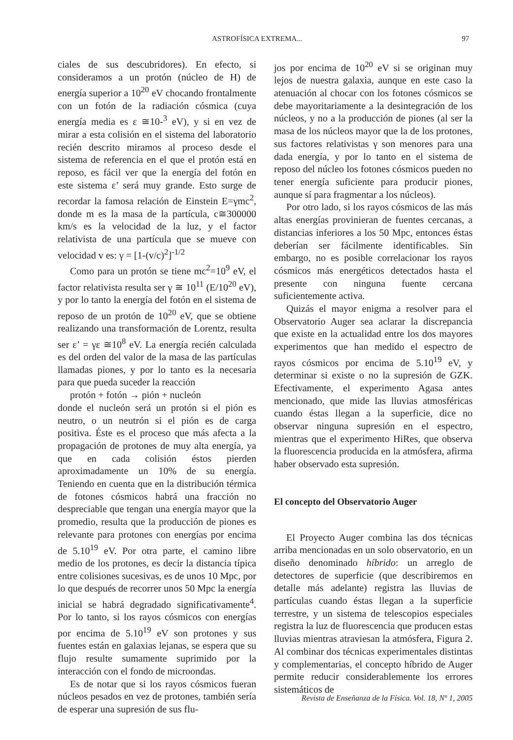ASTROFÍSICA EXTREMA... 97
ciales de sus descubridores). En efecto, si consideramos a un protón (núcleo de H) de energía superior a 10<sup>20</sup> eV chocando frontalmente con un fotón de la radiación cósmica (cuya energía media es ε ≅10-<sup>3</sup> eV), y si en vez de mirar a esta colisión en el sistema del laboratorio recién descrito miramos al proceso desde el sistema de referencia en el que el protón está en reposo, es fácil ver que la energía del fotón en este sistema ε’ será muy grande. Esto surge de recordar la famosa relación de Einstein E=γmc<sup>2</sup>, donde m es la masa de la partícula, c≅300000 km/s es la velocidad de la luz, y el factor relativista de una partícula que se mueve con velocidad v es: γ = [1-(v/c)<sup>2</sup>]<sup>-1/2</sup>
Como para un protón se tiene mc<sup>2</sup>=10<sup>9</sup> eV, el factor relativista resulta ser γ ≅ 10<sup>11</sup> (E/10<sup>20</sup> eV), y por lo tanto la energía del fotón en el sistema de reposo de un protón de 10<sup>20</sup> eV, que se obtiene realizando una transformación de Lorentz, resulta ser ε’ = γε ≅10<sup>8</sup> eV. La energía recién calculada es del orden del valor de la masa de las partículas llamadas piones, y por lo tanto es la necesaria para que pueda suceder la reacción
protón + fotón → pión + nucleón
donde el nucleón será un protón si el pión es neutro, o un neutrón si el pión es de carga positiva. Éste es el proceso que más afecta a la propagación de protones de muy alta energía, ya que en cada colisión éstos pierden aproximadamente un 10% de su energía. Teniendo en cuenta que en la distribución térmica de fotones cósmicos habrá una fracción no despreciable que tengan una energía mayor que la promedio, resulta que la producción de piones es relevante para protones con energías por encima de 5.10<sup>19</sup> eV. Por otra parte, el camino libre medio de los protones, es decir la distancia típica entre colisiones sucesivas, es de unos 10 Mpc, por lo que después de recorrer unos 50 Mpc la energía inicial se habrá degradado significativamente<sup>4</sup>. Por lo tanto, si los rayos cósmicos con energías por encima de 5.10<sup>19</sup> eV son protones y sus fuentes están en galaxias lejanas, se espera que su flujo resulte sumamente suprimido por la interacción con el fondo de microondas.
Es de notar que si los rayos cósmicos fueran núcleos pesados en vez de protones, también sería de esperar una supresión de sus flu-
jos por encima de 10<sup>20</sup> eV si se originan muy lejos de nuestra galaxia, aunque en este caso la atenuación al chocar con los fotones cósmicos se debe mayoritariamente a la desintegración de los núcleos, y no a la producción de piones (al ser la masa de los núcleos mayor que la de los protones, sus factores relativistas γ son menores para una dada energía, y por lo tanto en el sistema de reposo del núcleo los fotones cósmicos pueden no tener energía suficiente para producir piones, aunque sí para fragmentar a los núcleos).
Por otro lado, si los rayos cósmicos de las más altas energías provinieran de fuentes cercanas, a distancias inferiores a los 50 Mpc, entonces éstas deberían ser fácilmente identificables. Sin embargo, no es posible correlacionar los rayos cósmicos más energéticos detectados hasta el presente con ninguna fuente cercana suficientemente activa.
Quizás el mayor enigma a resolver para el Observatorio Auger sea aclarar la discrepancia que existe en la actualidad entre los dos mayores experimentos que han medido el espectro de rayos cósmicos por encima de 5.10<sup>19</sup> eV, y determinar si existe o no la supresión de GZK. Efectivamente, el experimento Agasa antes mencionado, que mide las lluvias atmosféricas cuando éstas llegan a la superficie, dice no observar ninguna supresión en el espectro, mientras que el experimento HiRes, que observa la fluorescencia producida en la atmósfera, afirma haber observado esta supresión.
El concepto del Observatorio Auger
El Proyecto Auger combina las dos técnicas arriba mencionadas en un solo observatorio, en un diseño denominado híbrido: un arreglo de detectores de superficie (que describiremos en detalle más adelante) registra las lluvias de partículas cuando éstas llegan a la superficie terrestre, y un sistema de telescopios especiales registra la luz de fluorescencia que producen estas lluvias mientras atraviesan la atmósfera, Figura 2. Al combinar dos técnicas experimentales distintas y complementarias, el concepto híbrido de Auger permite reducir considerablemente los errores sistemáticos de
Revista de Enseñanza de la Física. Vol. 18, Nº 1, 2005